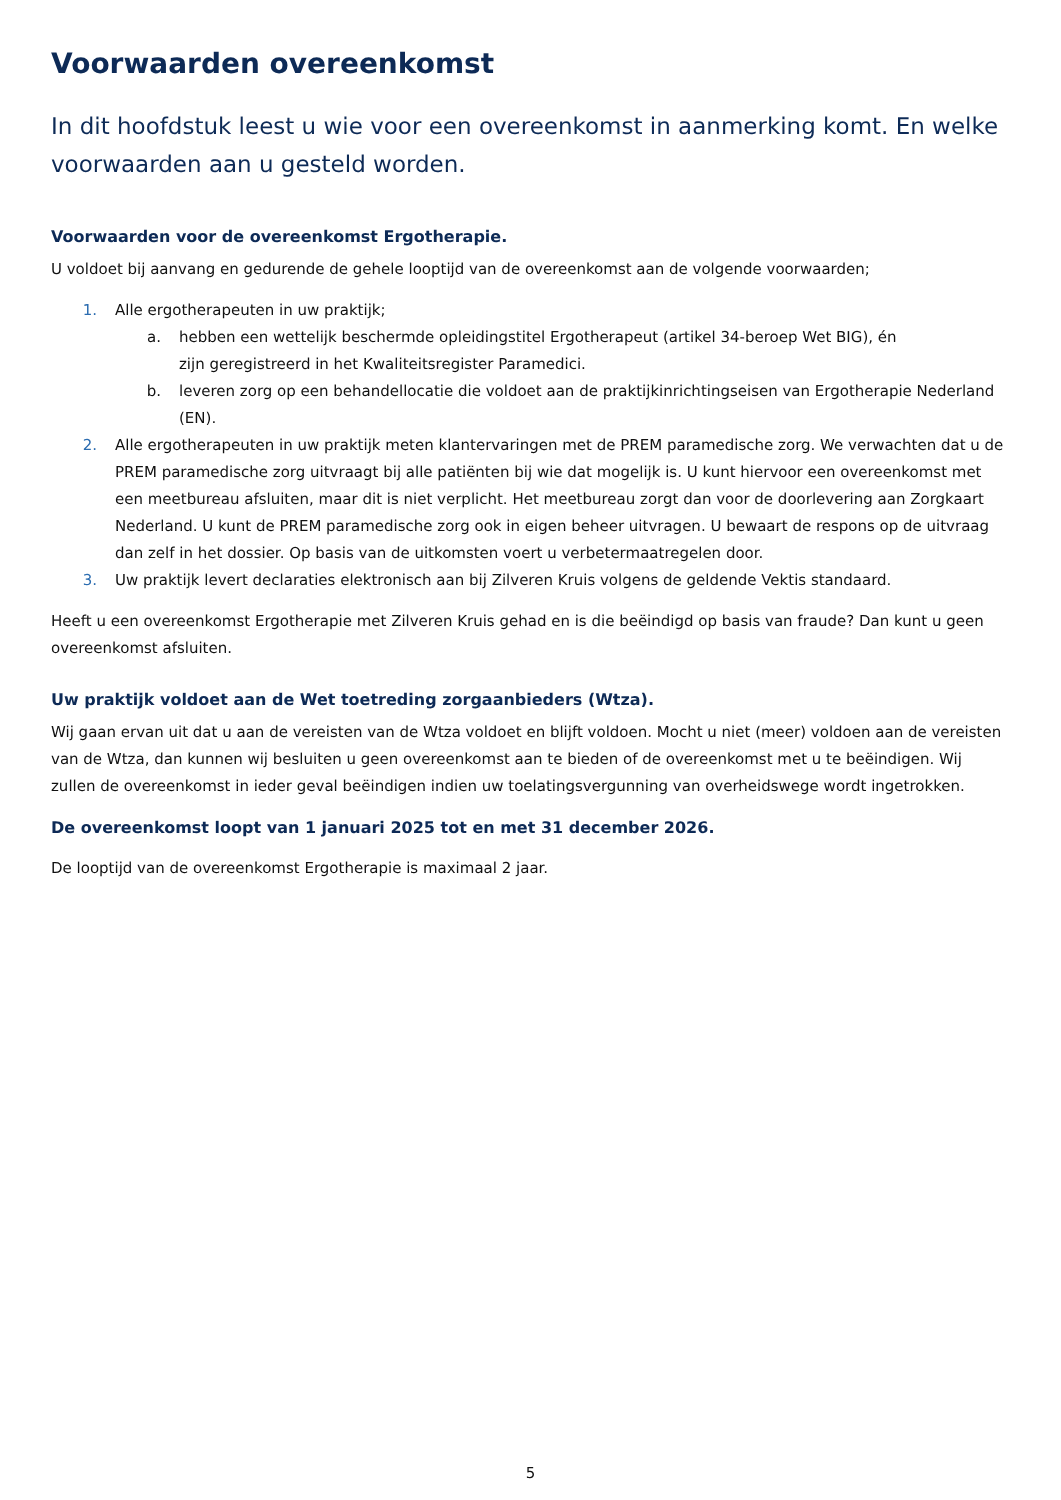Voorwaarden overeenkomst
In dit hoofdstuk leest u wie voor een overeenkomst in aanmerking komt. En welke voorwaarden aan u gesteld worden.
Voorwaarden voor de overeenkomst Ergotherapie.
U voldoet bij aanvang en gedurende de gehele looptijd van de overeenkomst aan de volgende voorwaarden;
1. Alle ergotherapeuten in uw praktijk;
a. hebben een wettelijk beschermde opleidingstitel Ergotherapeut (artikel 34-beroep Wet BIG), én
zijn geregistreerd in het Kwaliteitsregister Paramedici.
b. leveren zorg op een behandellocatie die voldoet aan de praktijkinrichtingseisen van Ergotherapie Nederland (EN).
2. Alle ergotherapeuten in uw praktijk meten klantervaringen met de PREM paramedische zorg. We verwachten dat u de PREM paramedische zorg uitvraagt bij alle patiënten bij wie dat mogelijk is. U kunt hiervoor een overeenkomst met een meetbureau afsluiten, maar dit is niet verplicht. Het meetbureau zorgt dan voor de doorlevering aan Zorgkaart Nederland. U kunt de PREM paramedische zorg ook in eigen beheer uitvragen. U bewaart de respons op de uitvraag dan zelf in het dossier. Op basis van de uitkomsten voert u verbetermaatregelen door.
3. Uw praktijk levert declaraties elektronisch aan bij Zilveren Kruis volgens de geldende Vektis standaard.
Heeft u een overeenkomst Ergotherapie met Zilveren Kruis gehad en is die beëindigd op basis van fraude? Dan kunt u geen overeenkomst afsluiten.
Uw praktijk voldoet aan de Wet toetreding zorgaanbieders (Wtza).
Wij gaan ervan uit dat u aan de vereisten van de Wtza voldoet en blijft voldoen. Mocht u niet (meer) voldoen aan de vereisten van de Wtza, dan kunnen wij besluiten u geen overeenkomst aan te bieden of de overeenkomst met u te beëindigen. Wij zullen de overeenkomst in ieder geval beëindigen indien uw toelatingsvergunning van overheidswege wordt ingetrokken.
De overeenkomst loopt van 1 januari 2025 tot en met 31 december 2026.
De looptijd van de overeenkomst Ergotherapie is maximaal 2 jaar.
5